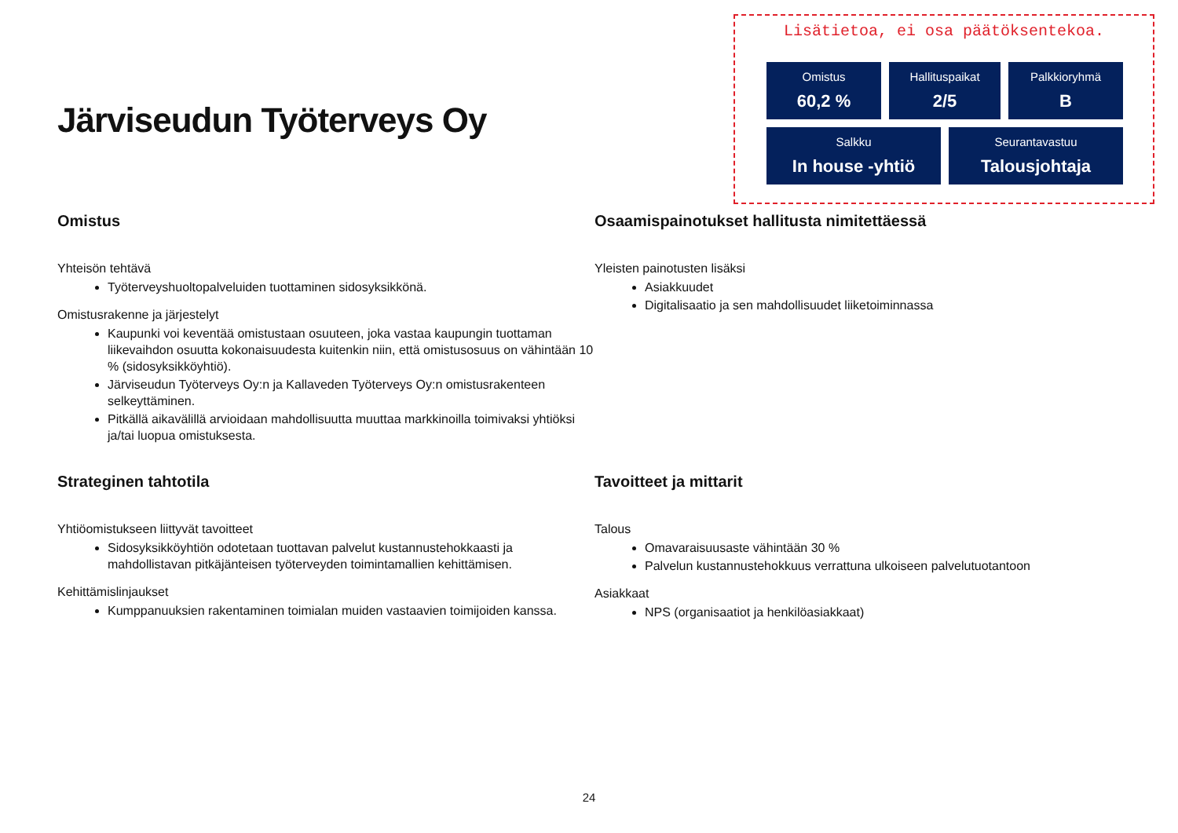Järviseudun Työterveys Oy
Lisätietoa, ei osa päätöksentekoa.
Omistus
60,2 %
Hallituspaikat
2/5
Palkkioryhmä
B
Salkku
In house -yhtiö
Seurantavastuu
Talousjohtaja
Omistus
Yhteisön tehtävä
Työterveyshuoltopalveluiden tuottaminen sidosyksikkönä.
Omistusrakenne ja järjestelyt
Kaupunki voi keventää omistustaan osuuteen, joka vastaa kaupungin tuottaman liikevaihdon osuutta kokonaisuudesta kuitenkin niin, että omistusosuus on vähintään 10 % (sidosyksikköyhtiö).
Järviseudun Työterveys Oy:n ja Kallaveden Työterveys Oy:n omistusrakenteen selkeyttäminen.
Pitkällä aikavälillä arvioidaan mahdollisuutta muuttaa markkinoilla toimivaksi yhtiöksi ja/tai luopua omistuksesta.
Osaamispainotukset hallitusta nimitettäessä
Yleisten painotusten lisäksi
Asiakkuudet
Digitalisaatio ja sen mahdollisuudet liiketoiminnassa
Strateginen tahtotila
Yhtiöomistukseen liittyvät tavoitteet
Sidosyksikköyhtiön odotetaan tuottavan palvelut kustannustehokkaasti ja mahdollistavan pitkäjänteisen työterveyden toimintamallien kehittämisen.
Kehittämislinjaukset
Kumppanuuksien rakentaminen toimialan muiden vastaavien toimijoiden kanssa.
Tavoitteet ja mittarit
Talous
Omavaraisuusaste vähintään 30 %
Palvelun kustannustehokkuus verrattuna ulkoiseen palvelutuotantoon
Asiakkaat
NPS (organisaatiot ja henkilöasiakkaat)
24